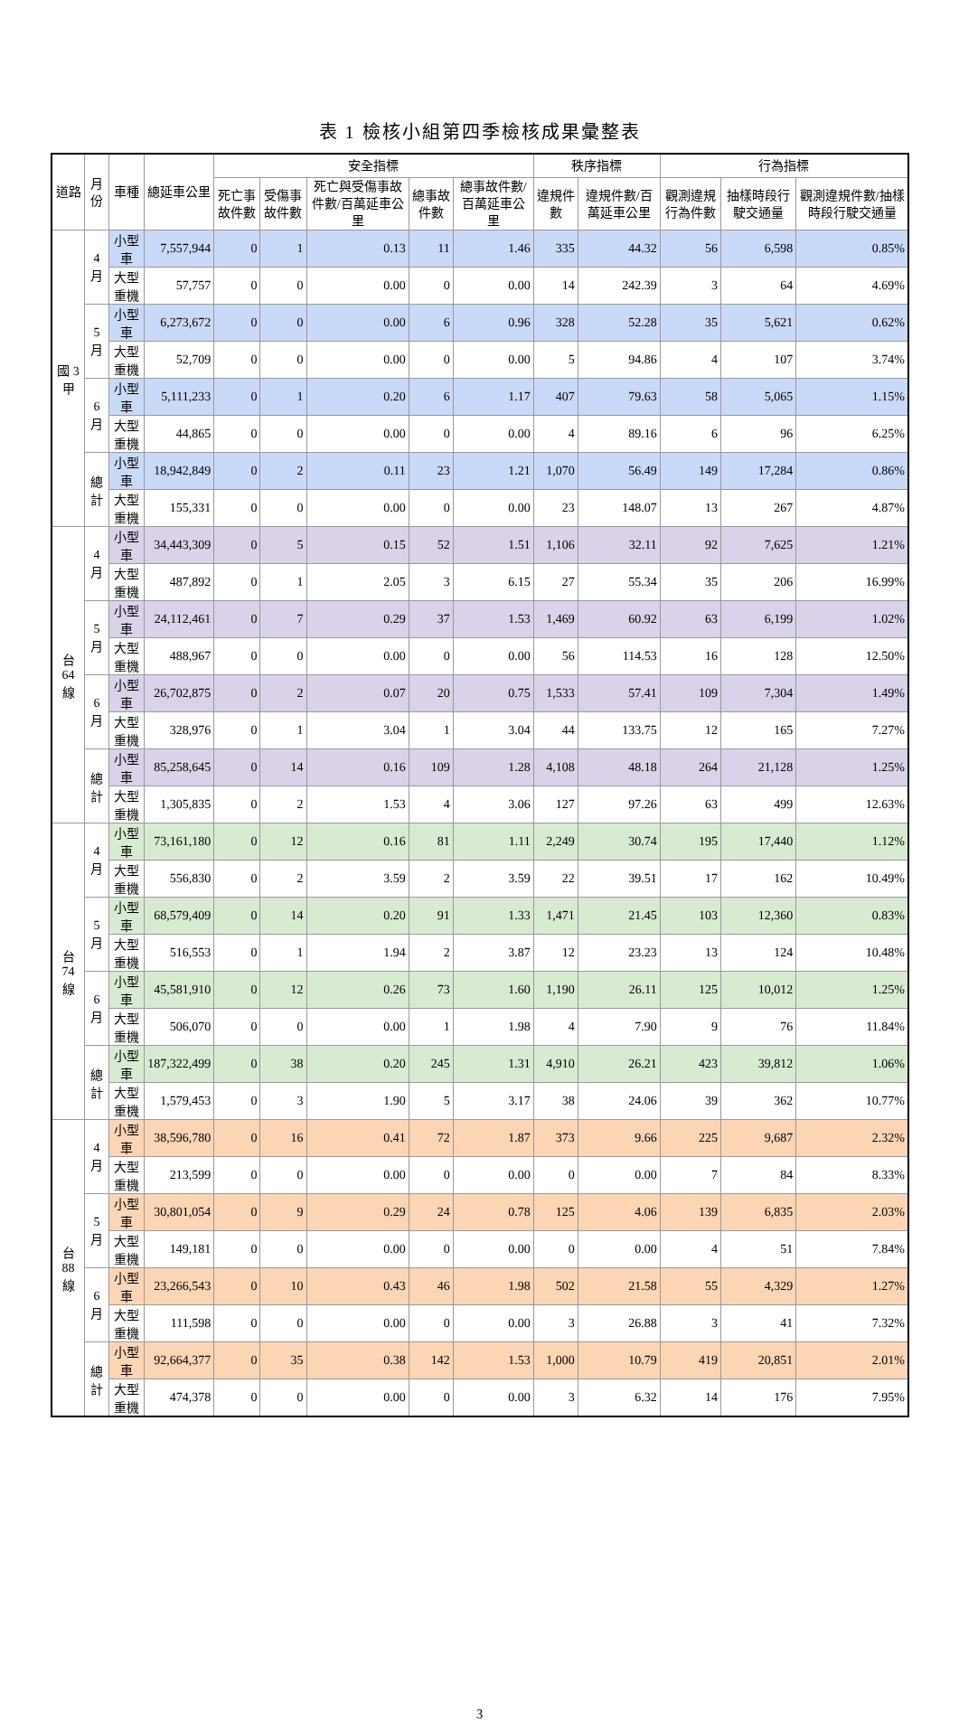表 1 檢核小組第四季檢核成果彙整表
| 道路 | 月份 | 車種 | 總延車公里 | 安全指標 | | | | | 秩序指標 | | 行為指標 | | |
| --- | --- | --- | --- | --- | --- | --- | --- | --- | --- | --- | --- | --- | --- |
| | | | | 死亡事故件數 | 受傷事故件數 | 死亡與受傷事故件數/百萬延車公里 | 總事故件數 | 總事故件數/百萬延車公里 | 違規件數 | 違規件數/百萬延車公里 | 觀測違規行為件數 | 抽樣時段行駛交通量 | 觀測違規件數/抽樣時段行駛交通量 |
| 國 3 甲 | 4 月 | 小型車 | 7,557,944 | 0 | 1 | 0.13 | 11 | 1.46 | 335 | 44.32 | 56 | 6,598 | 0.85% |
| | | 大型重機 | 57,757 | 0 | 0 | 0.00 | 0 | 0.00 | 14 | 242.39 | 3 | 64 | 4.69% |
| | 5 月 | 小型車 | 6,273,672 | 0 | 0 | 0.00 | 6 | 0.96 | 328 | 52.28 | 35 | 5,621 | 0.62% |
| | | 大型重機 | 52,709 | 0 | 0 | 0.00 | 0 | 0.00 | 5 | 94.86 | 4 | 107 | 3.74% |
| | 6 月 | 小型車 | 5,111,233 | 0 | 1 | 0.20 | 6 | 1.17 | 407 | 79.63 | 58 | 5,065 | 1.15% |
| | | 大型重機 | 44,865 | 0 | 0 | 0.00 | 0 | 0.00 | 4 | 89.16 | 6 | 96 | 6.25% |
| | 總計 | 小型車 | 18,942,849 | 0 | 2 | 0.11 | 23 | 1.21 | 1,070 | 56.49 | 149 | 17,284 | 0.86% |
| | | 大型重機 | 155,331 | 0 | 0 | 0.00 | 0 | 0.00 | 23 | 148.07 | 13 | 267 | 4.87% |
| 台 64 線 | 4 月 | 小型車 | 34,443,309 | 0 | 5 | 0.15 | 52 | 1.51 | 1,106 | 32.11 | 92 | 7,625 | 1.21% |
| | | 大型重機 | 487,892 | 0 | 1 | 2.05 | 3 | 6.15 | 27 | 55.34 | 35 | 206 | 16.99% |
| | 5 月 | 小型車 | 24,112,461 | 0 | 7 | 0.29 | 37 | 1.53 | 1,469 | 60.92 | 63 | 6,199 | 1.02% |
| | | 大型重機 | 488,967 | 0 | 0 | 0.00 | 0 | 0.00 | 56 | 114.53 | 16 | 128 | 12.50% |
| | 6 月 | 小型車 | 26,702,875 | 0 | 2 | 0.07 | 20 | 0.75 | 1,533 | 57.41 | 109 | 7,304 | 1.49% |
| | | 大型重機 | 328,976 | 0 | 1 | 3.04 | 1 | 3.04 | 44 | 133.75 | 12 | 165 | 7.27% |
| | 總計 | 小型車 | 85,258,645 | 0 | 14 | 0.16 | 109 | 1.28 | 4,108 | 48.18 | 264 | 21,128 | 1.25% |
| | | 大型重機 | 1,305,835 | 0 | 2 | 1.53 | 4 | 3.06 | 127 | 97.26 | 63 | 499 | 12.63% |
| 台 74 線 | 4 月 | 小型車 | 73,161,180 | 0 | 12 | 0.16 | 81 | 1.11 | 2,249 | 30.74 | 195 | 17,440 | 1.12% |
| | | 大型重機 | 556,830 | 0 | 2 | 3.59 | 2 | 3.59 | 22 | 39.51 | 17 | 162 | 10.49% |
| | 5 月 | 小型車 | 68,579,409 | 0 | 14 | 0.20 | 91 | 1.33 | 1,471 | 21.45 | 103 | 12,360 | 0.83% |
| | | 大型重機 | 516,553 | 0 | 1 | 1.94 | 2 | 3.87 | 12 | 23.23 | 13 | 124 | 10.48% |
| | 6 月 | 小型車 | 45,581,910 | 0 | 12 | 0.26 | 73 | 1.60 | 1,190 | 26.11 | 125 | 10,012 | 1.25% |
| | | 大型重機 | 506,070 | 0 | 0 | 0.00 | 1 | 1.98 | 4 | 7.90 | 9 | 76 | 11.84% |
| | 總計 | 小型車 | 187,322,499 | 0 | 38 | 0.20 | 245 | 1.31 | 4,910 | 26.21 | 423 | 39,812 | 1.06% |
| | | 大型重機 | 1,579,453 | 0 | 3 | 1.90 | 5 | 3.17 | 38 | 24.06 | 39 | 362 | 10.77% |
| 台 88 線 | 4 月 | 小型車 | 38,596,780 | 0 | 16 | 0.41 | 72 | 1.87 | 373 | 9.66 | 225 | 9,687 | 2.32% |
| | | 大型重機 | 213,599 | 0 | 0 | 0.00 | 0 | 0.00 | 0 | 0.00 | 7 | 84 | 8.33% |
| | 5 月 | 小型車 | 30,801,054 | 0 | 9 | 0.29 | 24 | 0.78 | 125 | 4.06 | 139 | 6,835 | 2.03% |
| | | 大型重機 | 149,181 | 0 | 0 | 0.00 | 0 | 0.00 | 0 | 0.00 | 4 | 51 | 7.84% |
| | 6 月 | 小型車 | 23,266,543 | 0 | 10 | 0.43 | 46 | 1.98 | 502 | 21.58 | 55 | 4,329 | 1.27% |
| | | 大型重機 | 111,598 | 0 | 0 | 0.00 | 0 | 0.00 | 3 | 26.88 | 3 | 41 | 7.32% |
| | 總計 | 小型車 | 92,664,377 | 0 | 35 | 0.38 | 142 | 1.53 | 1,000 | 10.79 | 419 | 20,851 | 2.01% |
| | | 大型重機 | 474,378 | 0 | 0 | 0.00 | 0 | 0.00 | 3 | 6.32 | 14 | 176 | 7.95% |
3